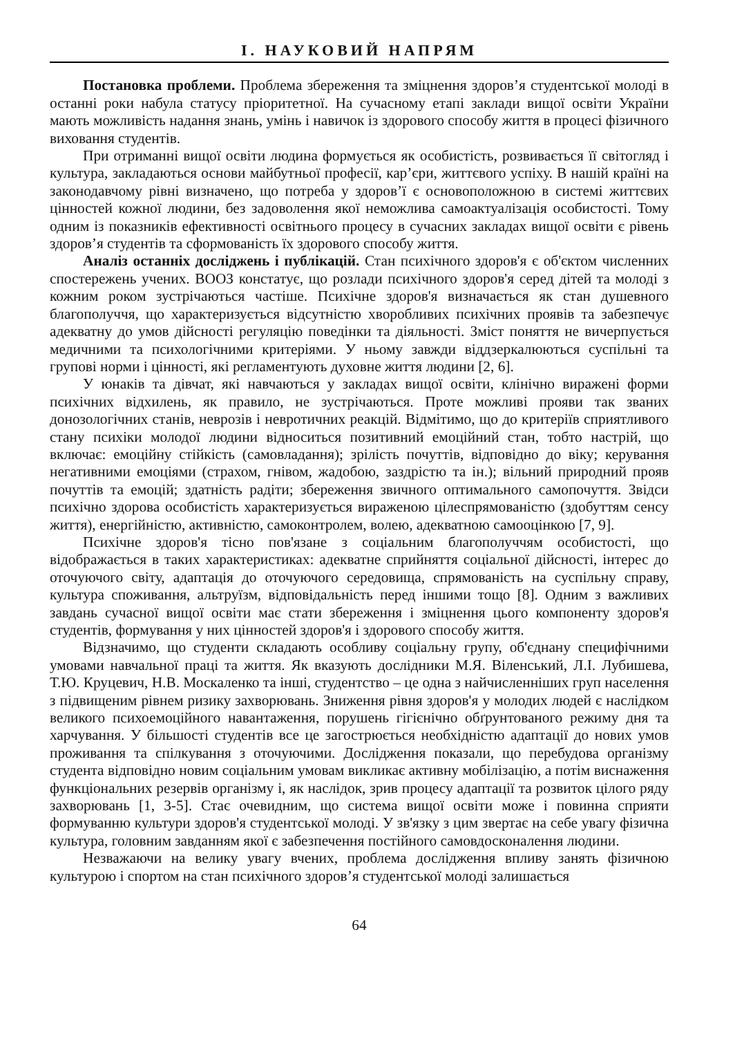І. НАУКОВИЙ НАПРЯМ
Постановка проблеми. Проблема збереження та зміцнення здоров’я студентської молоді в останні роки набула статусу пріоритетної. На сучасному етапі заклади вищої освіти України мають можливість надання знань, умінь і навичок із здорового способу життя в процесі фізичного виховання студентів.
При отриманні вищої освіти людина формується як особистість, розвивається її світогляд і культура, закладаються основи майбутньої професії, кар’єри, життєвого успіху. В нашій країні на законодавчому рівні визначено, що потреба у здоров’ї є основоположною в системі життєвих цінностей кожної людини, без задоволення якої неможлива самоактуалізація особистості. Тому одним із показників ефективності освітнього процесу в сучасних закладах вищої освіти є рівень здоров’я студентів та сформованість їх здорового способу життя.
Аналіз останніх досліджень і публікацій. Стан психічного здоров'я є об'єктом численних спостережень учених. ВООЗ констатує, що розлади психічного здоров'я серед дітей та молоді з кожним роком зустрічаються частіше. Психічне здоров'я визначається як стан душевного благополуччя, що характеризується відсутністю хворобливих психічних проявів та забезпечує адекватну до умов дійсності регуляцію поведінки та діяльності. Зміст поняття не вичерпується медичними та психологічними критеріями. У ньому завжди віддзеркалюються суспільні та групові норми і цінності, які регламентують духовне життя людини [2, 6].
У юнаків та дівчат, які навчаються у закладах вищої освіти, клінічно виражені форми психічних відхилень, як правило, не зустрічаються. Проте можливі прояви так званих донозологічних станів, неврозів і невротичних реакцій. Відмітимо, що до критеріїв сприятливого стану психіки молодої людини відноситься позитивний емоційний стан, тобто настрій, що включає: емоційну стійкість (самовладання); зрілість почуттів, відповідно до віку; керування негативними емоціями (страхом, гнівом, жадобою, заздрістю та ін.); вільний природний прояв почуттів та емоцій; здатність радіти; збереження звичного оптимального самопочуття. Звідси психічно здорова особистість характеризується вираженою цілеспрямованістю (здобуттям сенсу життя), енергійністю, активністю, самоконтролем, волею, адекватною самооцінкою [7, 9].
Психічне здоров'я тісно пов'язане з соціальним благополуччям особистості, що відображається в таких характеристиках: адекватне сприйняття соціальної дійсності, інтерес до оточуючого світу, адаптація до оточуючого середовища, спрямованість на суспільну справу, культура споживання, альтруїзм, відповідальність перед іншими тощо [8]. Одним з важливих завдань сучасної вищої освіти має стати збереження і зміцнення цього компоненту здоров'я студентів, формування у них цінностей здоров'я і здорового способу життя.
Відзначимо, що студенти складають особливу соціальну групу, об'єднану специфічними умовами навчальної праці та життя. Як вказують дослідники М.Я. Віленський, Л.І. Лубишева, Т.Ю. Круцевич, Н.В. Москаленко та інші, студентство – це одна з найчисленніших груп населення з підвищеним рівнем ризику захворювань. Зниження рівня здоров'я у молодих людей є наслідком великого психоемоційного навантаження, порушень гігієнічно обґрунтованого режиму дня та харчування. У більшості студентів все це загострюється необхідністю адаптації до нових умов проживання та спілкування з оточуючими. Дослідження показали, що перебудова організму студента відповідно новим соціальним умовам викликає активну мобілізацію, а потім виснаження функціональних резервів організму і, як наслідок, зрив процесу адаптації та розвиток цілого ряду захворювань [1, 3-5]. Стає очевидним, що система вищої освіти може і повинна сприяти формуванню культури здоров'я студентської молоді. У зв'язку з цим звертає на себе увагу фізична культура, головним завданням якої є забезпечення постійного самовдосконалення людини.
Незважаючи на велику увагу вчених, проблема дослідження впливу занять фізичною культурою і спортом на стан психічного здоров’я студентської молоді залишається
64